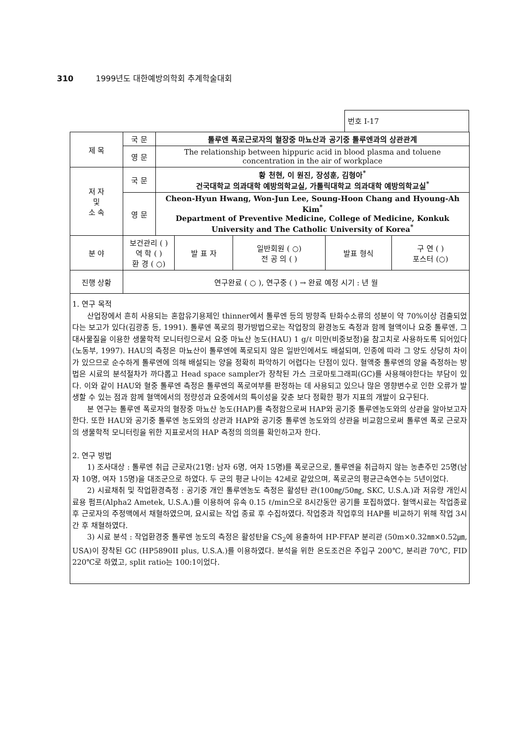310 1999년도 대한예방의학회 추계학술대회
번호 I-17
| 제 목 | 국 문 | 톨루엔 폭로근로자의 혈장중 마뇨산과 공기중 톨루엔과의 상관관계 | | | | |
| | 영 문 | The relationship between hippuric acid in blood plasma and toluene concentration in the air of workplace | | | | |
| 저 자 및 소 속 | 국 문 | 황 천현, 이 원진, 장성훈, 김형아<sup>*</sup> 건국대학교 의과대학 예방의학교실, 가톨릭대학교 의과대학 예방의학교실<sup>*</sup> | | | | |
| | 영 문 | Cheon-Hyun Hwang, Won-Jun Lee, Soung-Hoon Chang and Hyoung-Ah Kim<sup>*</sup> Department of Preventive Medicine, College of Medicine, Konkuk University and The Catholic University of Korea<sup>*</sup> | | | | |
| 분 야 | 보건관리 ( ) 역 학 ( ) 환 경 ( ○) | | 발 표 자 | 일반회원 ( ○) 전 공 의 ( ) | 발표 형식 | 구 연 ( ) 포스터 (○) |
| 진행 상황 | 연구완료 ( ○ ), 연구중 ( ) → 완료 예정 시기 : 년 월 | | | | | |
1. 연구 목적
산업장에서 흔히 사용되는 혼합유기용제인 thinner에서 톨루엔 등의 방향족 탄화수소류의 성분이 약 70%이상 검출되었다는 보고가 있다(김광종 등, 1991). 톨루엔 폭로의 평가방법으로는 작업장의 환경농도 측정과 함께 혈액이나 요중 톨루엔, 그 대사물질을 이용한 생물학적 모니터링으로서 요중 마뇨산 농도(HAU) 1 g/ℓ 미만(비중보정)을 참고치로 사용하도록 되어있다(노동부, 1997). HAU의 측정은 마뇨산이 톨루엔에 폭로되지 않은 일반인에서도 배설되며, 인종에 따라 그 양도 상당히 차이가 있으므로 순수하게 톨루엔에 의해 배설되는 양을 정확히 파악하기 어렵다는 단점이 있다. 혈액중 톨루엔의 양을 측정하는 방법은 시료의 분석절차가 까다롭고 Head space sampler가 장착된 가스 크로마토그래피(GC)를 사용해야한다는 부담이 있다. 이와 같이 HAU와 혈중 톨루엔 측정은 톨루엔의 폭로여부를 판정하는 데 사용되고 있으나 많은 영향변수로 인한 오류가 발생할 수 있는 점과 함께 혈액에서의 정량성과 요중에서의 특이성을 갖춘 보다 정확한 평가 지표의 개발이 요구된다.
본 연구는 톨루엔 폭로자의 혈장중 마뇨산 농도(HAP)를 측정함으로써 HAP와 공기중 톨루엔농도와의 상관을 알아보고자 한다. 또한 HAU와 공기중 톨루엔 농도와의 상관과 HAP와 공기중 톨루엔 농도와의 상관을 비교함으로써 톨루엔 폭로 근로자의 생물학적 모니터링을 위한 지표로서의 HAP 측정의 의의를 확인하고자 한다.
2. 연구 방법
1) 조사대상 : 톨루엔 취급 근로자(21명: 남자 6명, 여자 15명)를 폭로군으로, 톨루엔을 취급하지 않는 농촌주민 25명(남자 10명, 여자 15명)을 대조군으로 하였다. 두 군의 평균 나이는 42세로 같았으며, 폭로군의 평균근속연수는 5년이었다.
2) 시료채취 및 작업환경측정 : 공기중 개인 톨루엔농도 측정은 활성탄 관(100㎎/50㎎, SKC, U.S.A.)과 저유량 개인시료용 펌프(Alpha2 Ametek, U.S.A.)를 이용하여 유속 0.15 ℓ/min으로 8시간동안 공기를 포집하였다. 혈액시료는 작업종료 후 근로자의 주정맥에서 채혈하였으며, 요시료는 작업 종료 후 수집하였다. 작업중과 작업후의 HAP를 비교하기 위해 작업 3시간 후 채혈하였다.
3) 시료 분석 : 작업환경중 톨루엔 농도의 측정은 활성탄을 CS<sub>2</sub>에 용출하여 HP-FFAP 분리관 (50m×0.32㎜×0.52㎛, USA)이 장착된 GC (HP5890II plus, U.S.A.)를 이용하였다. 분석을 위한 온도조건은 주입구 200℃, 분리관 70℃, FID 220℃로 하였고, split ratio는 100:1이었다.